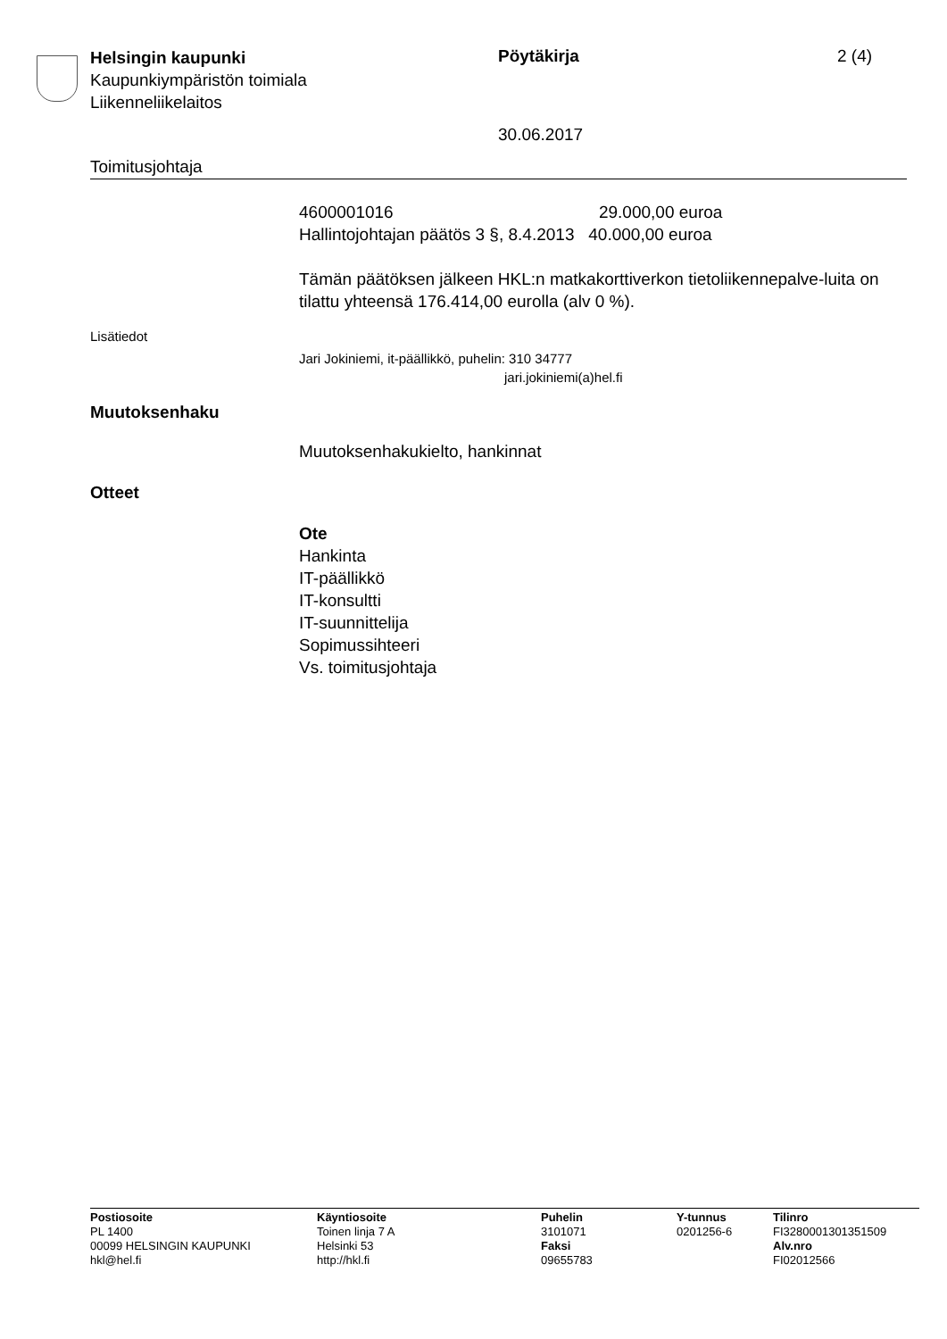Helsingin kaupunki
Kaupunkiympäristön toimiala
Liikenneliikelaitos
Pöytäkirja
30.06.2017
2 (4)
Toimitusjohtaja
4600001016 29.000,00 euroa
Hallintojohtajan päätös 3 §, 8.4.2013 40.000,00 euroa
Tämän päätöksen jälkeen HKL:n matkakorttiverkon tietoliikennepalve-luita on tilattu yhteensä 176.414,00 eurolla (alv 0 %).
Lisätiedot
Jari Jokiniemi, it-päällikkö, puhelin: 310 34777
jari.jokiniemi(a)hel.fi
Muutoksenhaku
Muutoksenhakukielto, hankinnat
Otteet
Ote
Hankinta
IT-päällikkö
IT-konsultti
IT-suunnittelija
Sopimussihteeri
Vs. toimitusjohtaja
Postiosoite
PL 1400
00099 HELSINGIN KAUPUNKI
hkl@hel.fi
Käyntiosoite
Toinen linja 7 A
Helsinki 53
http://hkl.fi
Puhelin
3101071
Faksi
09655783
Y-tunnus
0201256-6
Tilinro
FI3280001301351509
Alv.nro
FI02012566